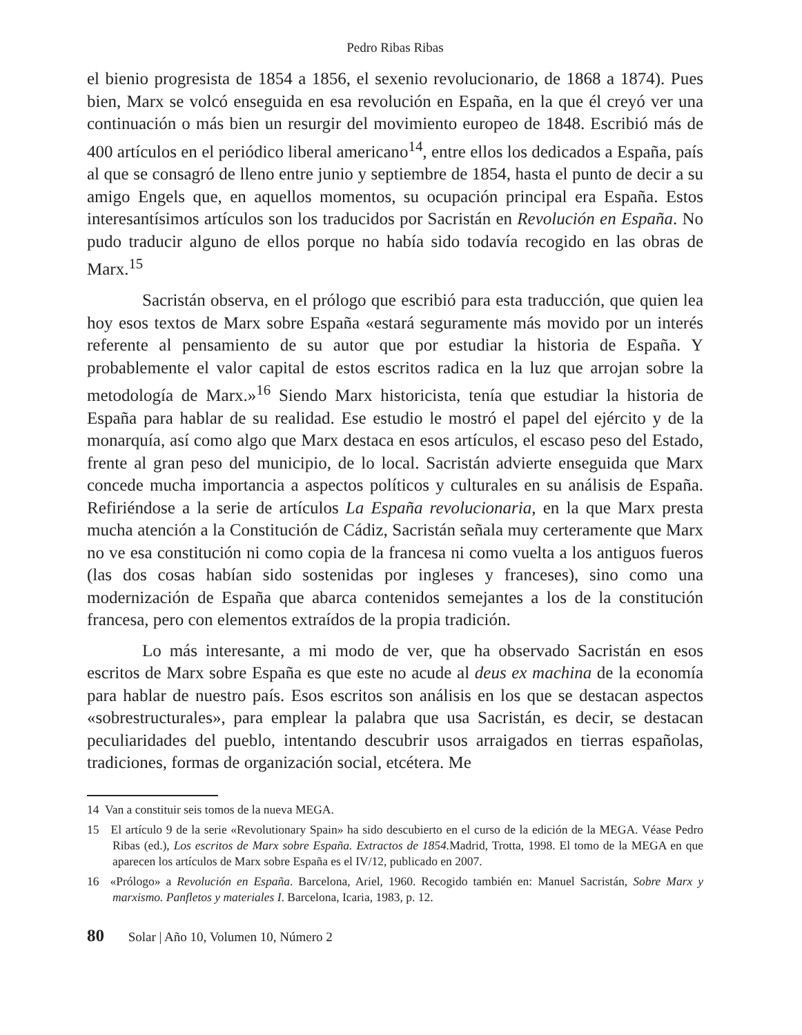Pedro Ribas Ribas
el bienio progresista de 1854 a 1856, el sexenio revolucionario, de 1868 a 1874). Pues bien, Marx se volcó enseguida en esa revolución en España, en la que él creyó ver una continuación o más bien un resurgir del movimiento europeo de 1848. Escribió más de 400 artículos en el periódico liberal americano<sup>14</sup>, entre ellos los dedicados a España, país al que se consagró de lleno entre junio y septiembre de 1854, hasta el punto de decir a su amigo Engels que, en aquellos momentos, su ocupación principal era España. Estos interesantísimos artículos son los traducidos por Sacristán en Revolución en España. No pudo traducir alguno de ellos porque no había sido todavía recogido en las obras de Marx.<sup>15</sup>
Sacristán observa, en el prólogo que escribió para esta traducción, que quien lea hoy esos textos de Marx sobre España «estará seguramente más movido por un interés referente al pensamiento de su autor que por estudiar la historia de España. Y probablemente el valor capital de estos escritos radica en la luz que arrojan sobre la metodología de Marx.»<sup>16</sup> Siendo Marx historicista, tenía que estudiar la historia de España para hablar de su realidad. Ese estudio le mostró el papel del ejército y de la monarquía, así como algo que Marx destaca en esos artículos, el escaso peso del Estado, frente al gran peso del municipio, de lo local. Sacristán advierte enseguida que Marx concede mucha importancia a aspectos políticos y culturales en su análisis de España. Refiriéndose a la serie de artículos La España revolucionaria, en la que Marx presta mucha atención a la Constitución de Cádiz, Sacristán señala muy certeramente que Marx no ve esa constitución ni como copia de la francesa ni como vuelta a los antiguos fueros (las dos cosas habían sido sostenidas por ingleses y franceses), sino como una modernización de España que abarca contenidos semejantes a los de la constitución francesa, pero con elementos extraídos de la propia tradición.
Lo más interesante, a mi modo de ver, que ha observado Sacristán en esos escritos de Marx sobre España es que este no acude al deus ex machina de la economía para hablar de nuestro país. Esos escritos son análisis en los que se destacan aspectos «sobrestructurales», para emplear la palabra que usa Sacristán, es decir, se destacan peculiaridades del pueblo, intentando descubrir usos arraigados en tierras españolas, tradiciones, formas de organización social, etcétera. Me
14 Van a constituir seis tomos de la nueva MEGA.
15 El artículo 9 de la serie «Revolutionary Spain» ha sido descubierto en el curso de la edición de la MEGA. Véase Pedro Ribas (ed.), Los escritos de Marx sobre España. Extractos de 1854. Madrid, Trotta, 1998. El tomo de la MEGA en que aparecen los artículos de Marx sobre España es el IV/12, publicado en 2007.
16 «Prólogo» a Revolución en España. Barcelona, Ariel, 1960. Recogido también en: Manuel Sacristán, Sobre Marx y marxismo. Panfletos y materiales I. Barcelona, Icaria, 1983, p. 12.
80 Solar | Año 10, Volumen 10, Número 2